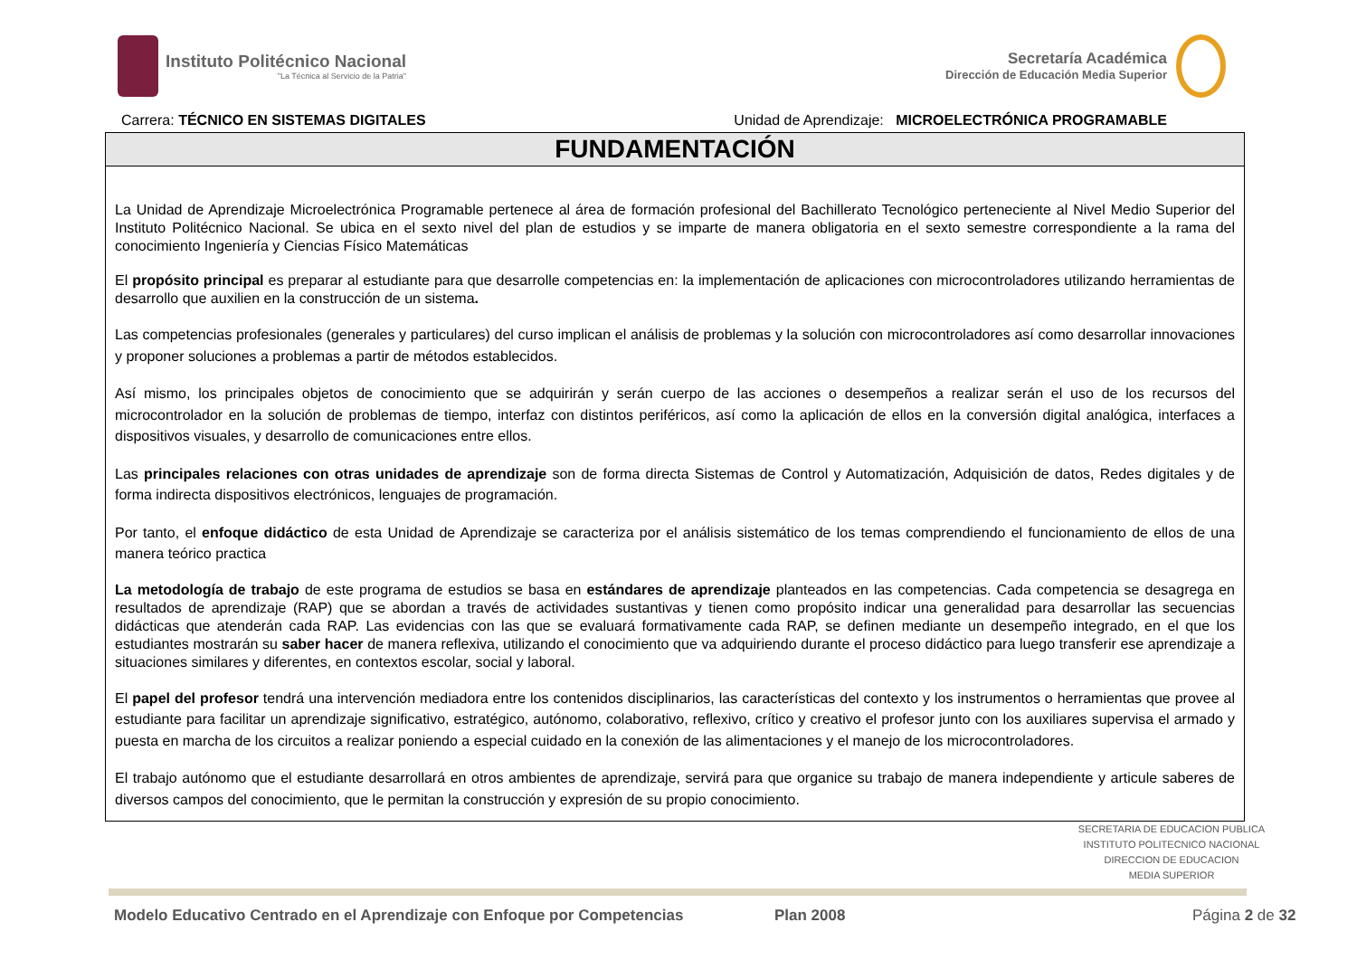Instituto Politécnico Nacional
"La Técnica al Servicio de la Patria"
Secretaría Académica
Dirección de Educación Media Superior
Carrera: TÉCNICO EN SISTEMAS DIGITALES Unidad de Aprendizaje: MICROELECTRÓNICA PROGRAMABLE
FUNDAMENTACIÓN
La Unidad de Aprendizaje Microelectrónica Programable pertenece al área de formación profesional del Bachillerato Tecnológico perteneciente al Nivel Medio Superior del Instituto Politécnico Nacional. Se ubica en el sexto nivel del plan de estudios y se imparte de manera obligatoria en el sexto semestre correspondiente a la rama del conocimiento Ingeniería y Ciencias Físico Matemáticas
El propósito principal es preparar al estudiante para que desarrolle competencias en: la implementación de aplicaciones con microcontroladores utilizando herramientas de desarrollo que auxilien en la construcción de un sistema.
Las competencias profesionales (generales y particulares) del curso implican el análisis de problemas y la solución con microcontroladores así como desarrollar innovaciones y proponer soluciones a problemas a partir de métodos establecidos.
Así mismo, los principales objetos de conocimiento que se adquirirán y serán cuerpo de las acciones o desempeños a realizar serán el uso de los recursos del microcontrolador en la solución de problemas de tiempo, interfaz con distintos periféricos, así como la aplicación de ellos en la conversión digital analógica, interfaces a dispositivos visuales, y desarrollo de comunicaciones entre ellos.
Las principales relaciones con otras unidades de aprendizaje son de forma directa Sistemas de Control y Automatización, Adquisición de datos, Redes digitales y de forma indirecta dispositivos electrónicos, lenguajes de programación.
Por tanto, el enfoque didáctico de esta Unidad de Aprendizaje se caracteriza por el análisis sistemático de los temas comprendiendo el funcionamiento de ellos de una manera teórico practica
La metodología de trabajo de este programa de estudios se basa en estándares de aprendizaje planteados en las competencias. Cada competencia se desagrega en resultados de aprendizaje (RAP) que se abordan a través de actividades sustantivas y tienen como propósito indicar una generalidad para desarrollar las secuencias didácticas que atenderán cada RAP. Las evidencias con las que se evaluará formativamente cada RAP, se definen mediante un desempeño integrado, en el que los estudiantes mostrarán su saber hacer de manera reflexiva, utilizando el conocimiento que va adquiriendo durante el proceso didáctico para luego transferir ese aprendizaje a situaciones similares y diferentes, en contextos escolar, social y laboral.
El papel del profesor tendrá una intervención mediadora entre los contenidos disciplinarios, las características del contexto y los instrumentos o herramientas que provee al estudiante para facilitar un aprendizaje significativo, estratégico, autónomo, colaborativo, reflexivo, crítico y creativo el profesor junto con los auxiliares supervisa el armado y puesta en marcha de los circuitos a realizar poniendo a especial cuidado en la conexión de las alimentaciones y el manejo de los microcontroladores.
El trabajo autónomo que el estudiante desarrollará en otros ambientes de aprendizaje, servirá para que organice su trabajo de manera independiente y articule saberes de diversos campos del conocimiento, que le permitan la construcción y expresión de su propio conocimiento.
SECRETARIA DE EDUCACION PUBLICA
INSTITUTO POLITECNICO NACIONAL
DIRECCION DE EDUCACION
MEDIA SUPERIOR
Modelo Educativo Centrado en el Aprendizaje con Enfoque por Competencias Plan 2008 Página 2 de 32